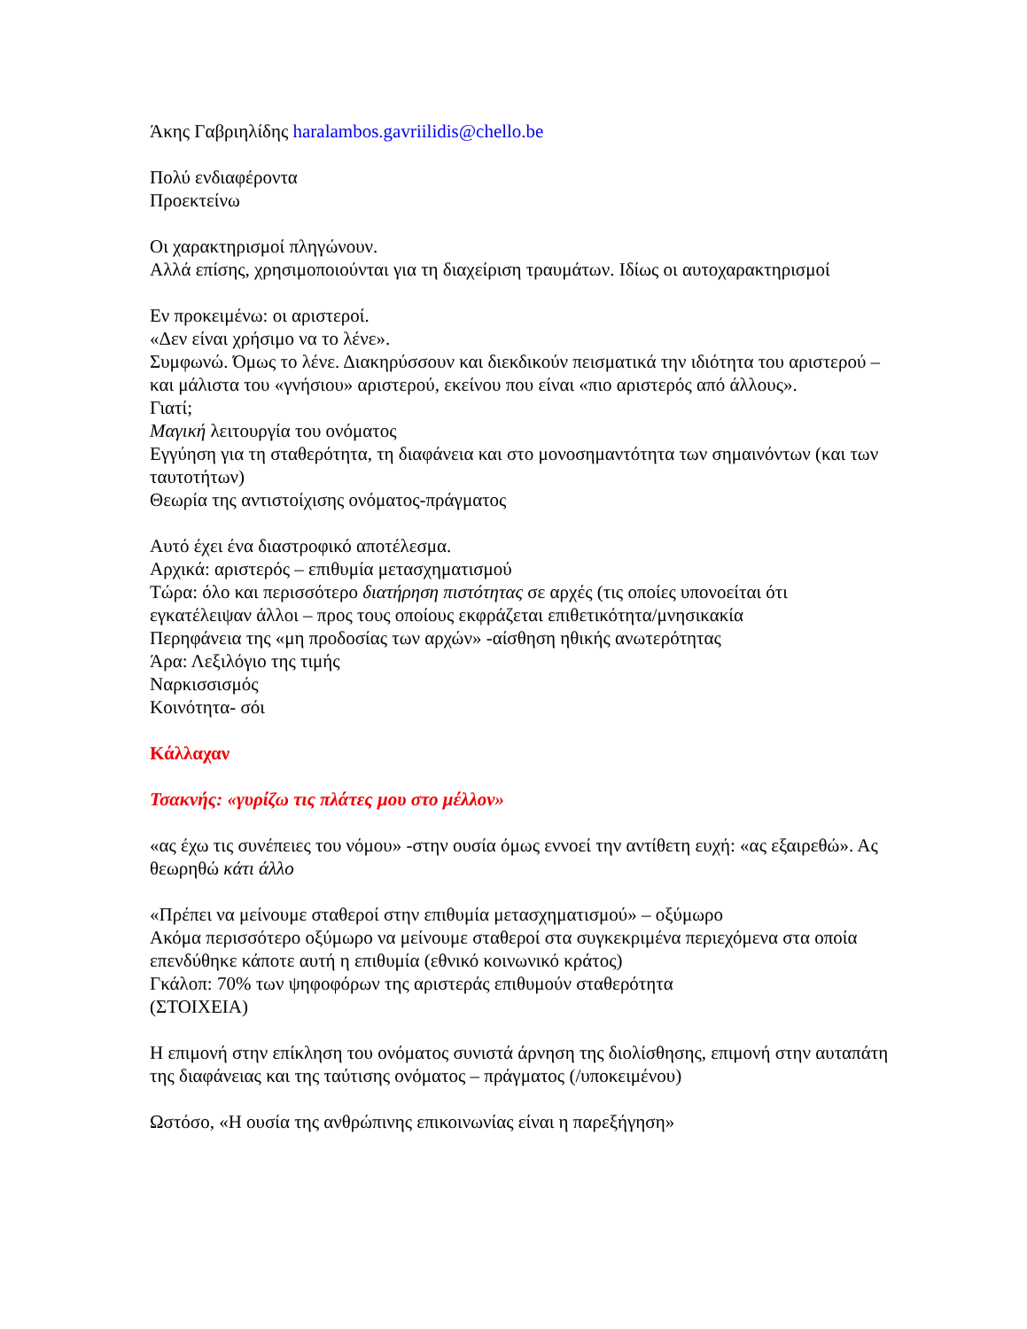Άκης Γαβριηλίδης haralambos.gavriilidis@chello.be
Πολύ ενδιαφέροντα
Προεκτείνω
Οι χαρακτηρισμοί πληγώνουν.
Αλλά επίσης, χρησιμοποιούνται για τη διαχείριση τραυμάτων. Ιδίως οι αυτοχαρακτηρισμοί
Εν προκειμένω: οι αριστεροί.
«Δεν είναι χρήσιμο να το λένε».
Συμφωνώ. Όμως το λένε. Διακηρύσσουν και διεκδικούν πεισματικά την ιδιότητα του αριστερού –και μάλιστα του «γνήσιου» αριστερού, εκείνου που είναι «πιο αριστερός από άλλους».
Γιατί;
Μαγική λειτουργία του ονόματος
Εγγύηση για τη σταθερότητα, τη διαφάνεια και στο μονοσημαντότητα των σημαινόντων (και των ταυτοτήτων)
Θεωρία της αντιστοίχισης ονόματος-πράγματος
Αυτό έχει ένα διαστροφικό αποτέλεσμα.
Αρχικά: αριστερός – επιθυμία μετασχηματισμού
Τώρα: όλο και περισσότερο διατήρηση πιστότητας σε αρχές (τις οποίες υπονοείται ότι εγκατέλειψαν άλλοι – προς τους οποίους εκφράζεται επιθετικότητα/μνησικακία
Περηφάνεια της «μη προδοσίας των αρχών» -αίσθηση ηθικής ανωτερότητας
Άρα: Λεξιλόγιο της τιμής
Ναρκισσισμός
Κοινότητα- σόι
Κάλλαχαν
Τσακνής: «γυρίζω τις πλάτες μου στο μέλλον»
«ας έχω τις συνέπειες του νόμου» -στην ουσία όμως εννοεί την αντίθετη ευχή: «ας εξαιρεθώ». Ας θεωρηθώ κάτι άλλο
«Πρέπει να μείνουμε σταθεροί στην επιθυμία μετασχηματισμού» – οξύμωρο
Ακόμα περισσότερο οξύμωρο να μείνουμε σταθεροί στα συγκεκριμένα περιεχόμενα στα οποία επενδύθηκε κάποτε αυτή η επιθυμία (εθνικό κοινωνικό κράτος)
Γκάλοπ: 70% των ψηφοφόρων της αριστεράς επιθυμούν σταθερότητα
(ΣΤΟΙΧΕΙΑ)
Η επιμονή στην επίκληση του ονόματος συνιστά άρνηση της διολίσθησης, επιμονή στην αυταπάτη της διαφάνειας και της ταύτισης ονόματος – πράγματος (/υποκειμένου)
Ωστόσο, «Η ουσία της ανθρώπινης επικοινωνίας είναι η παρεξήγηση»